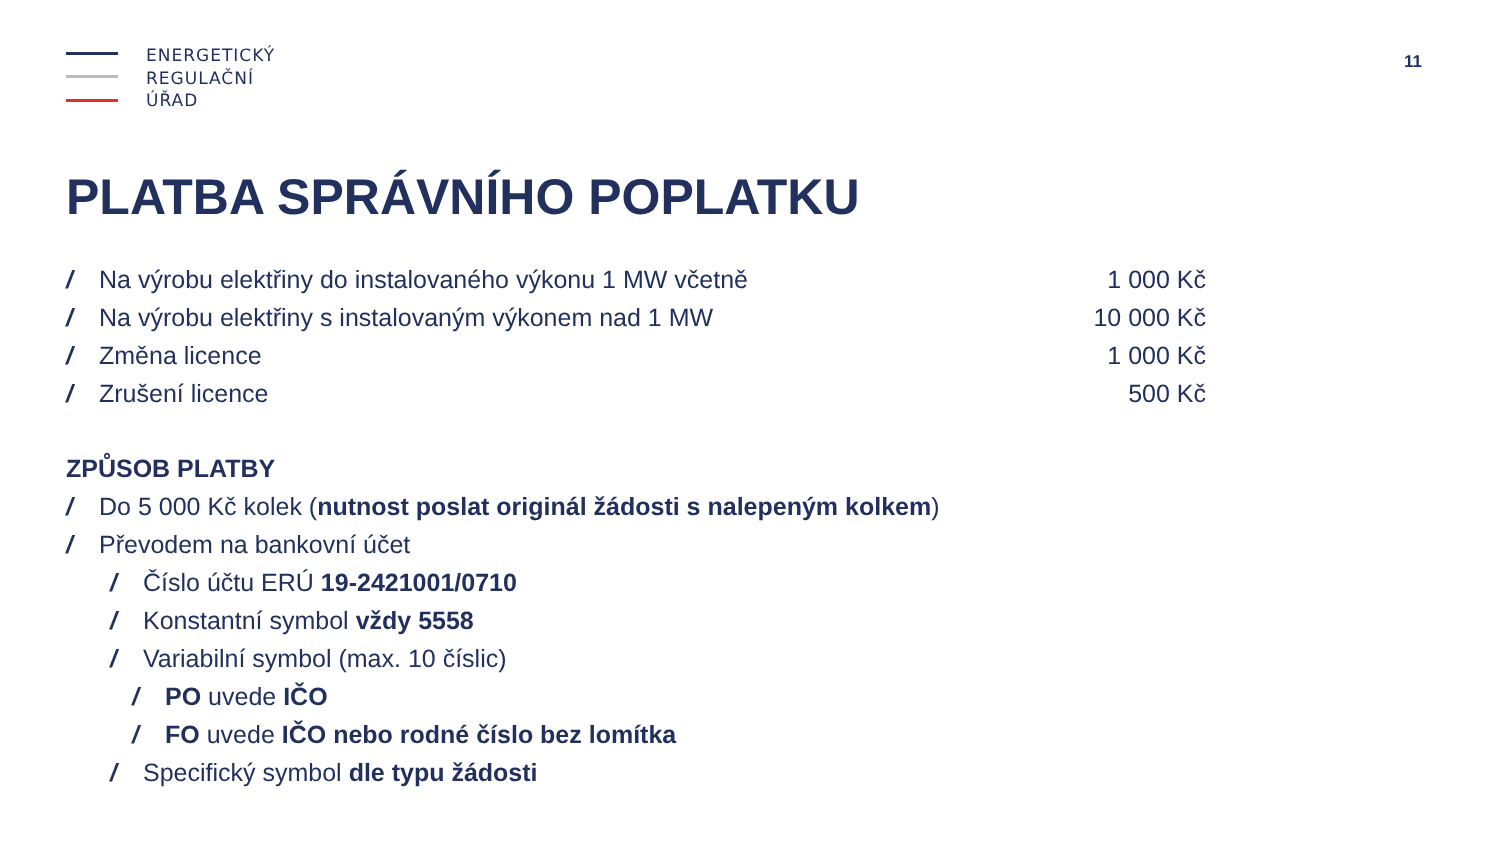ENERGETICKÝ
REGULAČNÍ
ÚŘAD
11
PLATBA SPRÁVNÍHO POPLATKU
/ Na výrobu elektřiny do instalovaného výkonu 1 MW včetně 1 000 Kč
/ Na výrobu elektřiny s instalovaným výkonem nad 1 MW 10 000 Kč
/ Změna licence 1 000 Kč
/ Zrušení licence 500 Kč
ZPŮSOB PLATBY
/ Do 5 000 Kč kolek (nutnost poslat originál žádosti s nalepeným kolkem)
/ Převodem na bankovní účet
/ Číslo účtu ERÚ 19-2421001/0710
/ Konstantní symbol vždy 5558
/ Variabilní symbol (max. 10 číslic)
/ PO uvede IČO
/ FO uvede IČO nebo rodné číslo bez lomítka
/ Specifický symbol dle typu žádosti